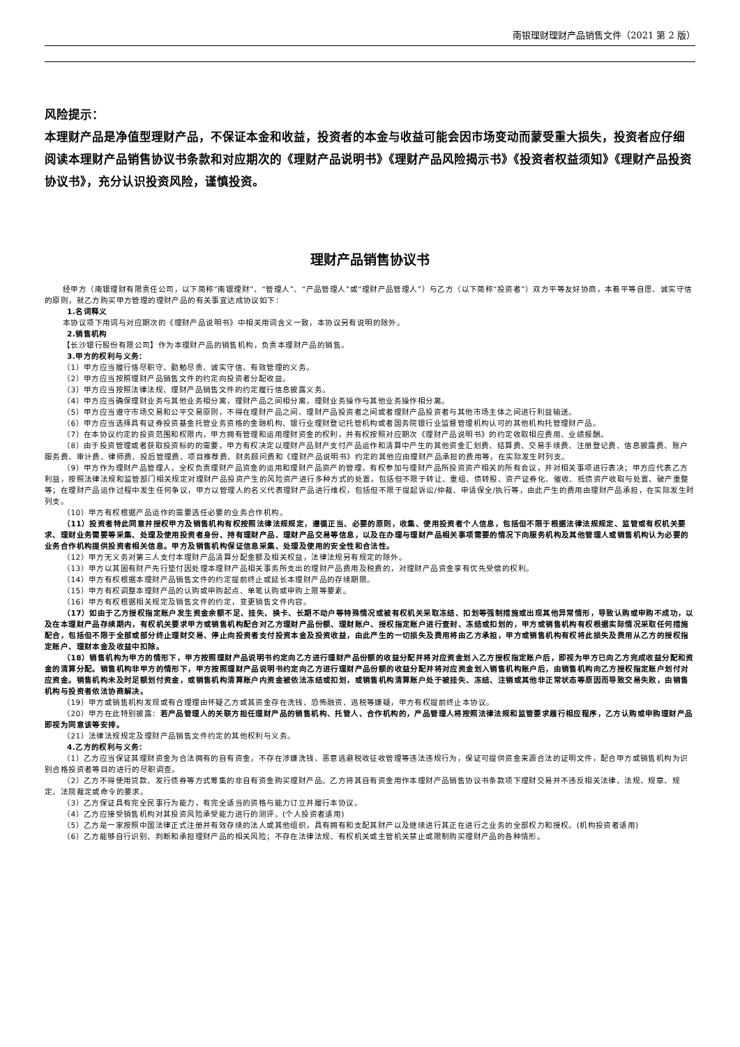南银理财理财产品销售文件（2021 第 2 版）
风险提示：
本理财产品是净值型理财产品，不保证本金和收益，投资者的本金与收益可能会因市场变动而蒙受重大损失，投资者应仔细阅读本理财产品销售协议书条款和对应期次的《理财产品说明书》《理财产品风险揭示书》《投资者权益须知》《理财产品投资协议书》，充分认识投资风险，谨慎投资。
理财产品销售协议书
经甲方（南银理财有限责任公司，以下简称“南银理财”、“管理人”、“产品管理人”或“理财产品管理人”）与乙方（以下简称“投资者”）双方平等友好协商，本着平等自愿、诚实守信的原则，就乙方购买甲方管理的理财产品的有关事宜达成协议如下：
1.名词释义
本协议项下用词与对应期次的《理财产品说明书》中相关用词含义一致，本协议另有说明的除外。
2.销售机构
【长沙银行股份有限公司】作为本理财产品的销售机构，负责本理财产品的销售。
3.甲方的权利与义务：
（1）甲方应当履行恪尽职守、勤勉尽责、诚实守信、有效管理的义务。
（2）甲方应当按照理财产品销售文件的约定向投资者分配收益。
（3）甲方应当按照法律法规、理财产品销售文件的约定履行信息披露义务。
（4）甲方应当确保理财业务与其他业务相分离，理财产品之间相分离，理财业务操作与其他业务操作相分离。
（5）甲方应当遵守市场交易和公平交易原则，不得在理财产品之间、理财产品投资者之间或者理财产品投资者与其他市场主体之间进行利益输送。
（6）甲方应当选择具有证券投资基金托管业务资格的金融机构、银行业理财登记托管机构或者国务院银行业监督管理机构认可的其他机构托管理财产品。
（7）在本协议约定的投资范围和权限内，甲方拥有管理和运用理财资金的权利，并有权按照对应期次《理财产品说明书》的约定收取相应费用、业绩报酬。
（8）由于投资管理或者获取投资标的的需要，甲方有权决定以理财产品财产支付产品运作和清算中产生的其他资金汇划费、结算费、交易手续费、注册登记费、信息披露费、账户服务费、审计费、律师费、投后管理费、项目推荐费、财务顾问费和《理财产品说明书》约定的其他应由理财产品承担的费用等，在实际发生时列支。
（9）甲方作为理财产品管理人，全权负责理财产品资金的运用和理财产品资产的管理，有权参加与理财产品所投资资产相关的所有会议，并对相关事项进行表决；甲方应代表乙方利益，按照法律法规和监管部门相关规定对理财产品投资产生的风险资产进行多种方式的处置，包括但不限于转让、重组、债转股、资产证券化、催收、抵债资产收取与处置、破产重整等；在理财产品运作过程中发生任何争议，甲方以管理人的名义代表理财产品进行维权，包括但不限于提起诉讼/仲裁、申请保全/执行等，由此产生的费用由理财产品承担，在实际发生时列支。
（10）甲方有权根据产品运作的需要选任必要的业务合作机构。
（11）投资者特此同意并授权甲方及销售机构有权按照法律法规规定，遵循正当、必要的原则，收集、使用投资者个人信息，包括但不限于根据法律法规规定、监管或有权机关要求、理财业务需要等采集、处理及使用投资者身份、持有理财产品、理财产品交易等信息，以及在办理与理财产品相关事项需要的情况下向服务机构及其他管理人或销售机构认为必要的业务合作机构提供投资者相关信息。甲方及销售机构保证信息采集、处理及使用的安全性和合法性。
（12）甲方无义务对第三人支付本理财产品清算分配金额及相关权益，法律法规另有规定的除外。
（13）甲方以其固有财产先行垫付因处理本理财产品相关事务所支出的理财产品费用及税费的，对理财产品资金享有优先受偿的权利。
（14）甲方有权根据本理财产品销售文件的约定提前终止或延长本理财产品的存续期限。
（15）甲方有权调整本理财产品的认购或申购起点、单笔认购或申购上限等要素。
（16）甲方有权根据相关规定及销售文件的约定，变更销售文件内容。
（17）如由于乙方授权指定账户发生资金余额不足、挂失、换卡、长期不动户等特殊情况或被有权机关采取冻结、扣划等强制措施或出现其他异常情形，导致认购或申购不成功，以及在本理财产品存续期内，有权机关要求甲方或销售机构配合对乙方理财产品份额、理财账户、授权指定账户进行查封、冻结或扣划的，甲方或销售机构有权根据实际情况采取任何措施配合，包括但不限于全部或部分终止理财交易、停止向投资者支付投资本金及投资收益，由此产生的一切损失及费用将由乙方承担，甲方或销售机构有权将此损失及费用从乙方的授权指定账户、理财本金及收益中扣除。
（18）销售机构为甲方的情形下，甲方按照理财产品说明书约定向乙方进行理财产品份额的收益分配并将对应资金划入乙方授权指定账户后，即视为甲方已向乙方完成收益分配和资金的清算分配。销售机构非甲方的情形下，甲方按照理财产品说明书约定向乙方进行理财产品份额的收益分配并将对应资金划入销售机构账户后，由销售机构向乙方授权指定账户划付对应资金。销售机构未及时足额划付资金，或销售机构清算账户内资金被依法冻结或扣划，或销售机构清算账户处于被挂失、冻结、注销或其他非正常状态等原因而导致交易失败，由销售机构与投资者依法协商解决。
（19）甲方或销售机构发现或有合理理由怀疑乙方或其资金存在洗钱、恐怖融资、逃税等嫌疑，甲方有权提前终止本协议。
（20）甲方在此特别披露：若产品管理人的关联方担任理财产品的销售机构、托管人、合作机构的，产品管理人将按照法律法规和监管要求履行相应程序，乙方认购或申购理财产品即视为同意该等安排。
（21）法律法规规定及理财产品销售文件约定的其他权利与义务。
4.乙方的权利与义务：
（1）乙方应当保证其理财资金为合法拥有的自有资金，不存在涉嫌洗钱、恶意逃避税收征收管理等违法违规行为，保证可提供资金来源合法的证明文件，配合甲方或销售机构为识别合格投资者等目的进行的尽职调查。
（2）乙方不得使用贷款、发行债券等方式筹集的非自有资金购买理财产品。乙方将其自有资金用作本理财产品销售协议书条款项下理财交易并不违反相关法律、法规、规章、规定、法院裁定或命令的要求。
（3）乙方保证具有完全民事行为能力，有完全适当的资格与能力订立并履行本协议。
（4）乙方应接受销售机构对其投资风险承受能力进行的测评。(个人投资者适用)
（5）乙方是一家按照中国法律正式注册并有效存续的法人或其他组织，具有拥有和支配其财产以及继续进行其正在进行之业务的全部权力和授权。(机构投资者适用)
（6）乙方能够自行识别、判断和承担理财产品的相关风险；不存在法律法规、有权机关或主管机关禁止或限制购买理财产品的各种情形。